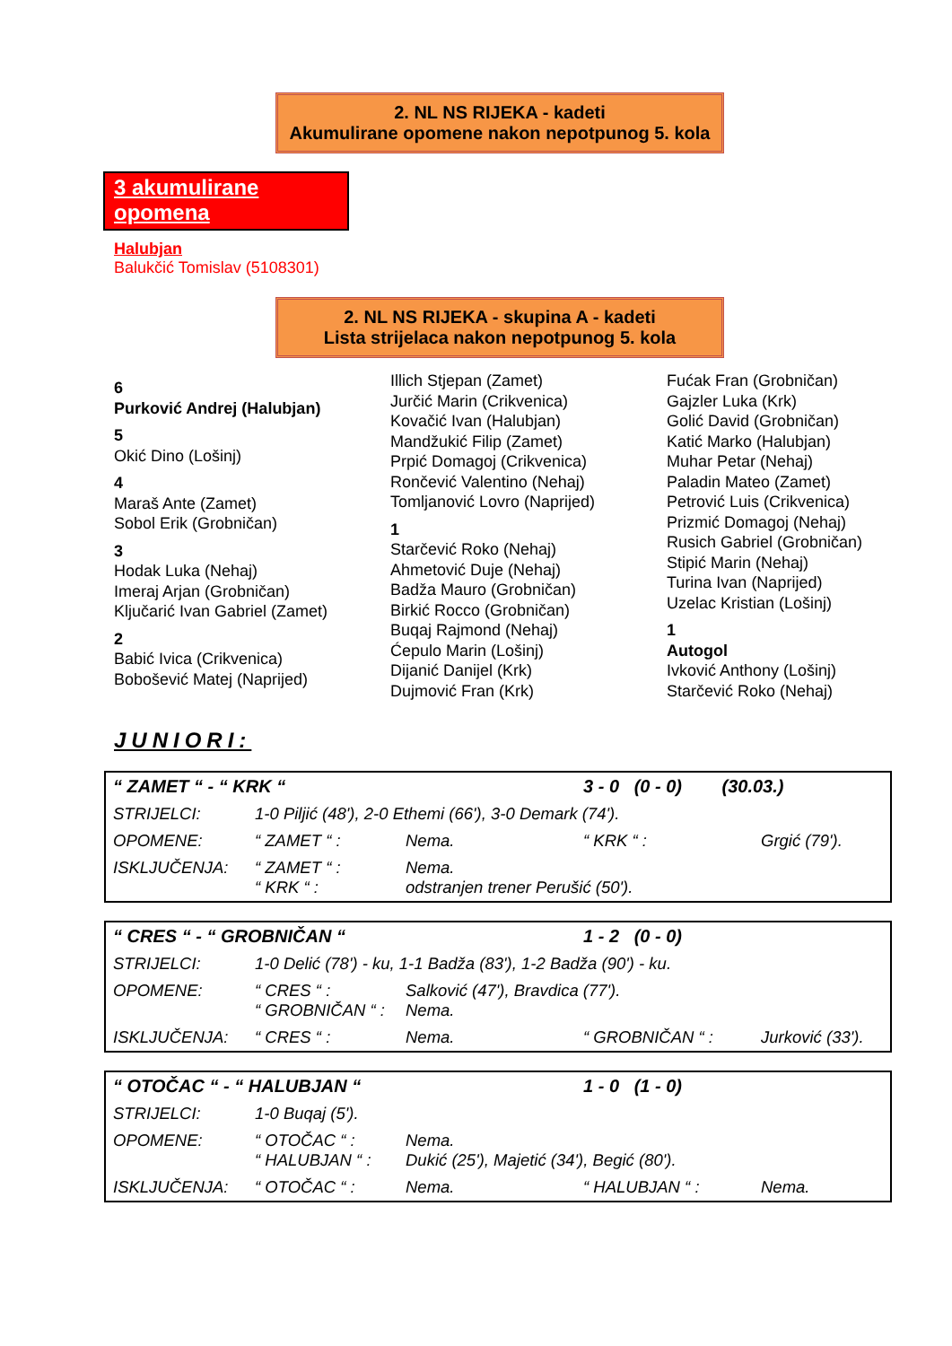2. NL NS RIJEKA - kadeti
Akumulirane opomene nakon nepotpunog 5. kola
3 akumulirane opomena
Halubjan
Balukčić Tomislav (5108301)
2. NL NS RIJEKA - skupina A - kadeti
Lista strijelaca nakon nepotpunog 5. kola
6
Purković Andrej (Halubjan)
5
Okić Dino (Lošinj)
4
Maraš Ante (Zamet)
Sobol Erik (Grobničan)
3
Hodak Luka (Nehaj)
Imeraj Arjan (Grobničan)
Ključarić Ivan Gabriel (Zamet)
2
Babić Ivica (Crikvenica)
Bobošević Matej (Naprijed)
Illich Stjepan (Zamet)
Jurčić Marin (Crikvenica)
Kovačić Ivan (Halubjan)
Mandžukić Filip (Zamet)
Prpić Domagoj (Crikvenica)
Rončević Valentino (Nehaj)
Tomljanović Lovro (Naprijed)
1
Starčević Roko (Nehaj)
Ahmetović Duje (Nehaj)
Badža Mauro (Grobničan)
Birkić Rocco (Grobničan)
Buqaj Rajmond (Nehaj)
Ćepulo Marin (Lošinj)
Dijanić Danijel (Krk)
Dujmović Fran (Krk)
Fućak Fran (Grobničan)
Gajzler Luka (Krk)
Golić David (Grobničan)
Katić Marko (Halubjan)
Muhar Petar (Nehaj)
Paladin Mateo (Zamet)
Petrović Luis (Crikvenica)
Prizmić Domagoj (Nehaj)
Rusich Gabriel (Grobničan)
Stipić Marin (Nehaj)
Turina Ivan (Naprijed)
Uzelac Kristian (Lošinj)
1
Autogol
Ivković Anthony (Lošinj)
Starčević Roko (Nehaj)
JUNIORI:
| “ ZAMET “ - “ KRK “ | | | 3 - 0 (0 - 0) (30.03.) | |
| STRIJELCI: | 1-0 Piljić (48'), 2-0 Ethemi (66'), 3-0 Demark (74'). | | | |
| OPOMENE: | “ ZAMET “ : | Nema. | “ KRK “ : | Grgić (79'). |
| ISKLJUČENJA: | “ ZAMET “ : “ KRK “ : | Nema. odstranjen trener Perušić (50'). | | |
| “ CRES “ - “ GROBNIČAN “ | | | 1 - 2 (0 - 0) | |
| STRIJELCI: | 1-0 Delić (78') - ku, 1-1 Badža (83'), 1-2 Badža (90') - ku. | | | |
| OPOMENE: | “ CRES “ : “ GROBNIČAN “ : | Salković (47'), Bravdica (77'). Nema. | | |
| ISKLJUČENJA: | “ CRES “ : | Nema. | “ GROBNIČAN “ : | Jurković (33'). |
| “ OTOČAC “ - “ HALUBJAN “ | | | 1 - 0 (1 - 0) | |
| STRIJELCI: | 1-0 Buqaj (5'). | | | |
| OPOMENE: | “ OTOČAC “ : “ HALUBJAN “ : | Nema. Dukić (25'), Majetić (34'), Begić (80'). | | |
| ISKLJUČENJA: | “ OTOČAC “ : | Nema. | “ HALUBJAN “ : | Nema. |